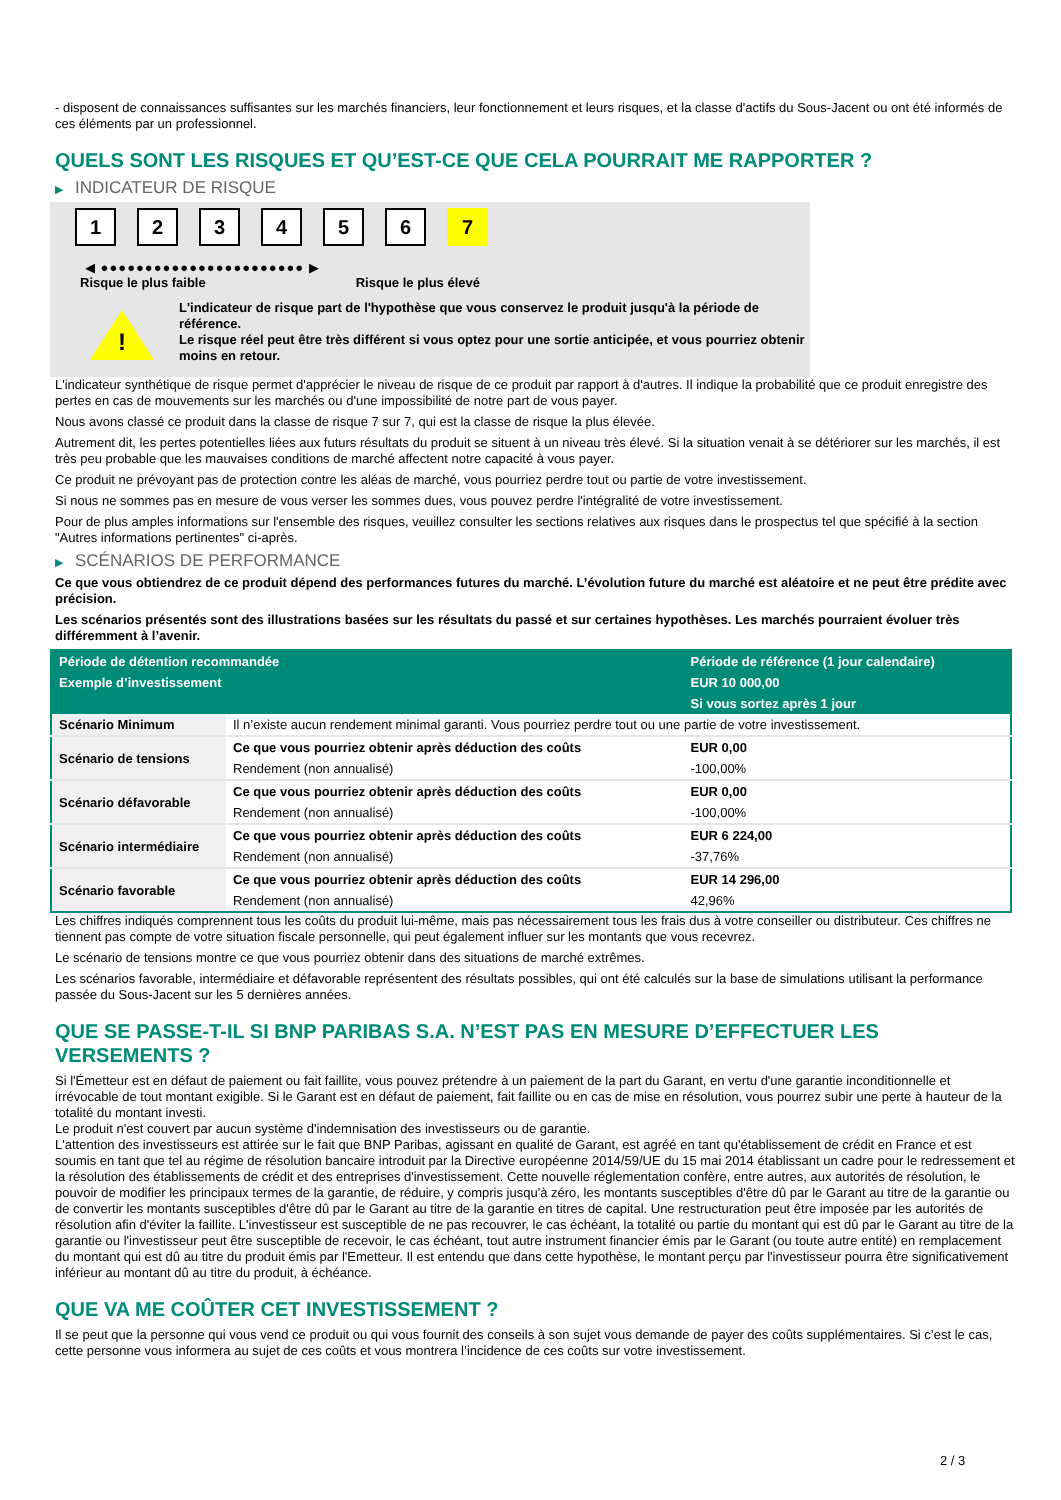- disposent de connaissances suffisantes sur les marchés financiers, leur fonctionnement et leurs risques, et la classe d'actifs du Sous-Jacent ou ont été informés de ces éléments par un professionnel.
QUELS SONT LES RISQUES ET QU’EST-CE QUE CELA POURRAIT ME RAPPORTER ?
▶ INDICATEUR DE RISQUE
1 2 3 4 5 6 7
◀ ●●●●●●●●●●●●●●●●●●●●●●● ▶
Risque le plus faible Risque le plus élevé
!
L'indicateur de risque part de l'hypothèse que vous conservez le produit jusqu'à la période de référence.
Le risque réel peut être très différent si vous optez pour une sortie anticipée, et vous pourriez obtenir moins en retour.
L'indicateur synthétique de risque permet d'apprécier le niveau de risque de ce produit par rapport à d'autres. Il indique la probabilité que ce produit enregistre des pertes en cas de mouvements sur les marchés ou d'une impossibilité de notre part de vous payer.
Nous avons classé ce produit dans la classe de risque 7 sur 7, qui est la classe de risque la plus élevée.
Autrement dit, les pertes potentielles liées aux futurs résultats du produit se situent à un niveau très élevé. Si la situation venait à se détériorer sur les marchés, il est très peu probable que les mauvaises conditions de marché affectent notre capacité à vous payer.
Ce produit ne prévoyant pas de protection contre les aléas de marché, vous pourriez perdre tout ou partie de votre investissement.
Si nous ne sommes pas en mesure de vous verser les sommes dues, vous pouvez perdre l'intégralité de votre investissement.
Pour de plus amples informations sur l'ensemble des risques, veuillez consulter les sections relatives aux risques dans le prospectus tel que spécifié à la section "Autres informations pertinentes" ci-après.
▶ SCÉNARIOS DE PERFORMANCE
Ce que vous obtiendrez de ce produit dépend des performances futures du marché. L’évolution future du marché est aléatoire et ne peut être prédite avec précision.
Les scénarios présentés sont des illustrations basées sur les résultats du passé et sur certaines hypothèses. Les marchés pourraient évoluer très différemment à l’avenir.
| Période de détention recommandée | | Période de référence (1 jour calendaire) |
| --- | --- | --- |
| Exemple d’investissement | | EUR 10 000,00 |
| | | Si vous sortez après 1 jour |
| Scénario Minimum | Il n’existe aucun rendement minimal garanti. Vous pourriez perdre tout ou une partie de votre investissement. | |
| Scénario de tensions | Ce que vous pourriez obtenir après déduction des coûts | EUR 0,00 |
| | Rendement (non annualisé) | -100,00% |
| Scénario défavorable | Ce que vous pourriez obtenir après déduction des coûts | EUR 0,00 |
| | Rendement (non annualisé) | -100,00% |
| Scénario intermédiaire | Ce que vous pourriez obtenir après déduction des coûts | EUR 6 224,00 |
| | Rendement (non annualisé) | -37,76% |
| Scénario favorable | Ce que vous pourriez obtenir après déduction des coûts | EUR 14 296,00 |
| | Rendement (non annualisé) | 42,96% |
Les chiffres indiqués comprennent tous les coûts du produit lui-même, mais pas nécessairement tous les frais dus à votre conseiller ou distributeur. Ces chiffres ne tiennent pas compte de votre situation fiscale personnelle, qui peut également influer sur les montants que vous recevrez.
Le scénario de tensions montre ce que vous pourriez obtenir dans des situations de marché extrêmes.
Les scénarios favorable, intermédiaire et défavorable représentent des résultats possibles, qui ont été calculés sur la base de simulations utilisant la performance passée du Sous-Jacent sur les 5 dernières années.
QUE SE PASSE-T-IL SI BNP PARIBAS S.A. N’EST PAS EN MESURE D’EFFECTUER LES VERSEMENTS ?
Si l'Émetteur est en défaut de paiement ou fait faillite, vous pouvez prétendre à un paiement de la part du Garant, en vertu d'une garantie inconditionnelle et irrévocable de tout montant exigible. Si le Garant est en défaut de paiement, fait faillite ou en cas de mise en résolution, vous pourrez subir une perte à hauteur de la totalité du montant investi.
Le produit n'est couvert par aucun système d'indemnisation des investisseurs ou de garantie.
L'attention des investisseurs est attirée sur le fait que BNP Paribas, agissant en qualité de Garant, est agréé en tant qu'établissement de crédit en France et est soumis en tant que tel au régime de résolution bancaire introduit par la Directive européenne 2014/59/UE du 15 mai 2014 établissant un cadre pour le redressement et la résolution des établissements de crédit et des entreprises d'investissement. Cette nouvelle réglementation confère, entre autres, aux autorités de résolution, le pouvoir de modifier les principaux termes de la garantie, de réduire, y compris jusqu'à zéro, les montants susceptibles d'être dû par le Garant au titre de la garantie ou de convertir les montants susceptibles d'être dû par le Garant au titre de la garantie en titres de capital. Une restructuration peut être imposée par les autorités de résolution afin d'éviter la faillite. L'investisseur est susceptible de ne pas recouvrer, le cas échéant, la totalité ou partie du montant qui est dû par le Garant au titre de la garantie ou l'investisseur peut être susceptible de recevoir, le cas échéant, tout autre instrument financier émis par le Garant (ou toute autre entité) en remplacement du montant qui est dû au titre du produit émis par l'Emetteur. Il est entendu que dans cette hypothèse, le montant perçu par l'investisseur pourra être significativement inférieur au montant dû au titre du produit, à échéance.
QUE VA ME COÛTER CET INVESTISSEMENT ?
Il se peut que la personne qui vous vend ce produit ou qui vous fournit des conseils à son sujet vous demande de payer des coûts supplémentaires. Si c’est le cas, cette personne vous informera au sujet de ces coûts et vous montrera l’incidence de ces coûts sur votre investissement.
2 / 3